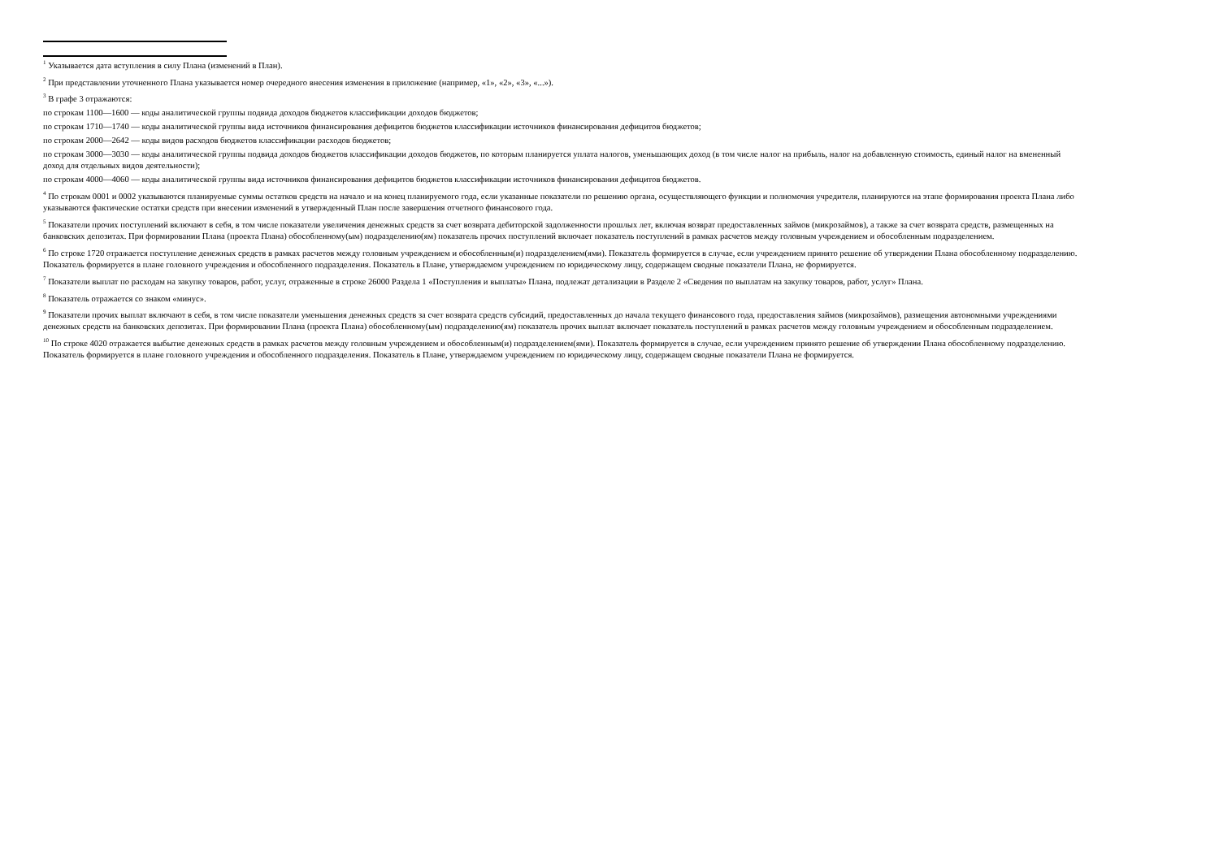<sup>1</sup> Указывается дата вступления в силу Плана (изменений в План).
<sup>2</sup> При представлении уточненного Плана указывается номер очередного внесения изменения в приложение (например, «1», «2», «3», «...»).
<sup>3</sup> В графе 3 отражаются:
по строкам 1100—1600 — коды аналитической группы подвида доходов бюджетов классификации доходов бюджетов;
по строкам 1710—1740 — коды аналитической группы вида источников финансирования дефицитов бюджетов классификации источников финансирования дефицитов бюджетов;
по строкам 2000—2642 — коды видов расходов бюджетов классификации расходов бюджетов;
по строкам 3000—3030 — коды аналитической группы подвида доходов бюджетов классификации доходов бюджетов, по которым планируется уплата налогов, уменьшающих доход (в том числе налог на прибыль, налог на добавленную стоимость, единый налог на вмененный доход для отдельных видов деятельности);
по строкам 4000—4060 — коды аналитической группы вида источников финансирования дефицитов бюджетов классификации источников финансирования дефицитов бюджетов.
<sup>4</sup> По строкам 0001 и 0002 указываются планируемые суммы остатков средств на начало и на конец планируемого года, если указанные показатели по решению органа, осуществляющего функции и полномочия учредителя, планируются на этапе формирования проекта Плана либо указываются фактические остатки средств при внесении изменений в утвержденный План после завершения отчетного финансового года.
<sup>5</sup> Показатели прочих поступлений включают в себя, в том числе показатели увеличения денежных средств за счет возврата дебиторской задолженности прошлых лет, включая возврат предоставленных займов (микрозаймов), а также за счет возврата средств, размещенных на банковских депозитах. При формировании Плана (проекта Плана) обособленному(ым) подразделению(ям) показатель прочих поступлений включает показатель поступлений в рамках расчетов между головным учреждением и обособленным подразделением.
<sup>6</sup> По строке 1720 отражается поступление денежных средств в рамках расчетов между головным учреждением и обособленным(и) подразделением(ями). Показатель формируется в случае, если учреждением принято решение об утверждении Плана обособленному подразделению. Показатель формируется в плане головного учреждения и обособленного подразделения. Показатель в Плане, утверждаемом учреждением по юридическому лицу, содержащем сводные показатели Плана, не формируется.
<sup>7</sup> Показатели выплат по расходам на закупку товаров, работ, услуг, отраженные в строке 26000 Раздела 1 «Поступления и выплаты» Плана, подлежат детализации в Разделе 2 «Сведения по выплатам на закупку товаров, работ, услуг» Плана.
<sup>8</sup> Показатель отражается со знаком «минус».
<sup>9</sup> Показатели прочих выплат включают в себя, в том числе показатели уменьшения денежных средств за счет возврата средств субсидий, предоставленных до начала текущего финансового года, предоставления займов (микрозаймов), размещения автономными учреждениями денежных средств на банковских депозитах. При формировании Плана (проекта Плана) обособленному(ым) подразделению(ям) показатель прочих выплат включает показатель поступлений в рамках расчетов между головным учреждением и обособленным подразделением.
<sup>10</sup> По строке 4020 отражается выбытие денежных средств в рамках расчетов между головным учреждением и обособленным(и) подразделением(ями). Показатель формируется в случае, если учреждением принято решение об утверждении Плана обособленному подразделению. Показатель формируется в плане головного учреждения и обособленного подразделения. Показатель в Плане, утверждаемом учреждением по юридическому лицу, содержащем сводные показатели Плана не формируется.